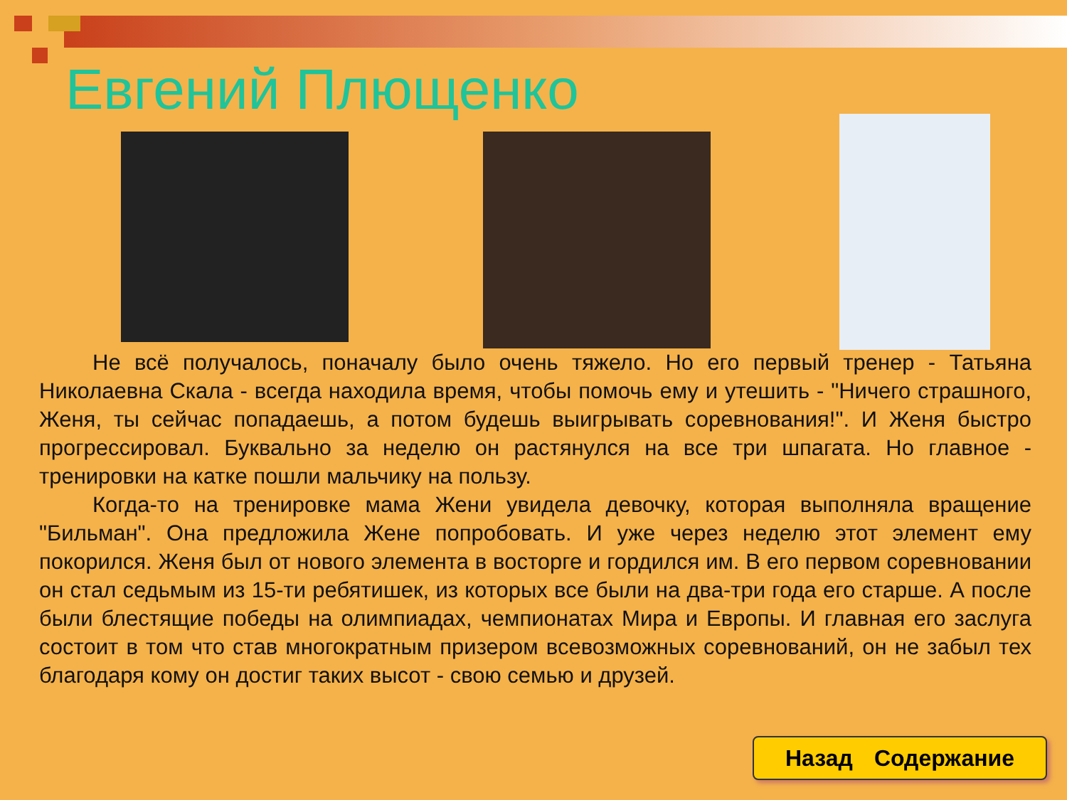Евгений Плющенко
Не всё получалось, поначалу было очень тяжело. Но его первый тренер - Татьяна Николаевна Скала - всегда находила время, чтобы помочь ему и утешить - "Ничего страшного, Женя, ты сейчас попадаешь, а потом будешь выигрывать соревнования!". И Женя быстро прогрессировал. Буквально за неделю он растянулся на все три шпагата. Но главное - тренировки на катке пошли мальчику на пользу.
Когда-то на тренировке мама Жени увидела девочку, которая выполняла вращение "Бильман". Она предложила Жене попробовать. И уже через неделю этот элемент ему покорился. Женя был от нового элемента в восторге и гордился им. В его первом соревновании он стал седьмым из 15-ти ребятишек, из которых все были на два-три года его старше. А после были блестящие победы на олимпиадах, чемпионатах Мира и Европы. И главная его заслуга состоит в том что став многократным призером всевозможных соревнований, он не забыл тех благодаря кому он достиг таких высот - свою семью и друзей.
Назад Содержание